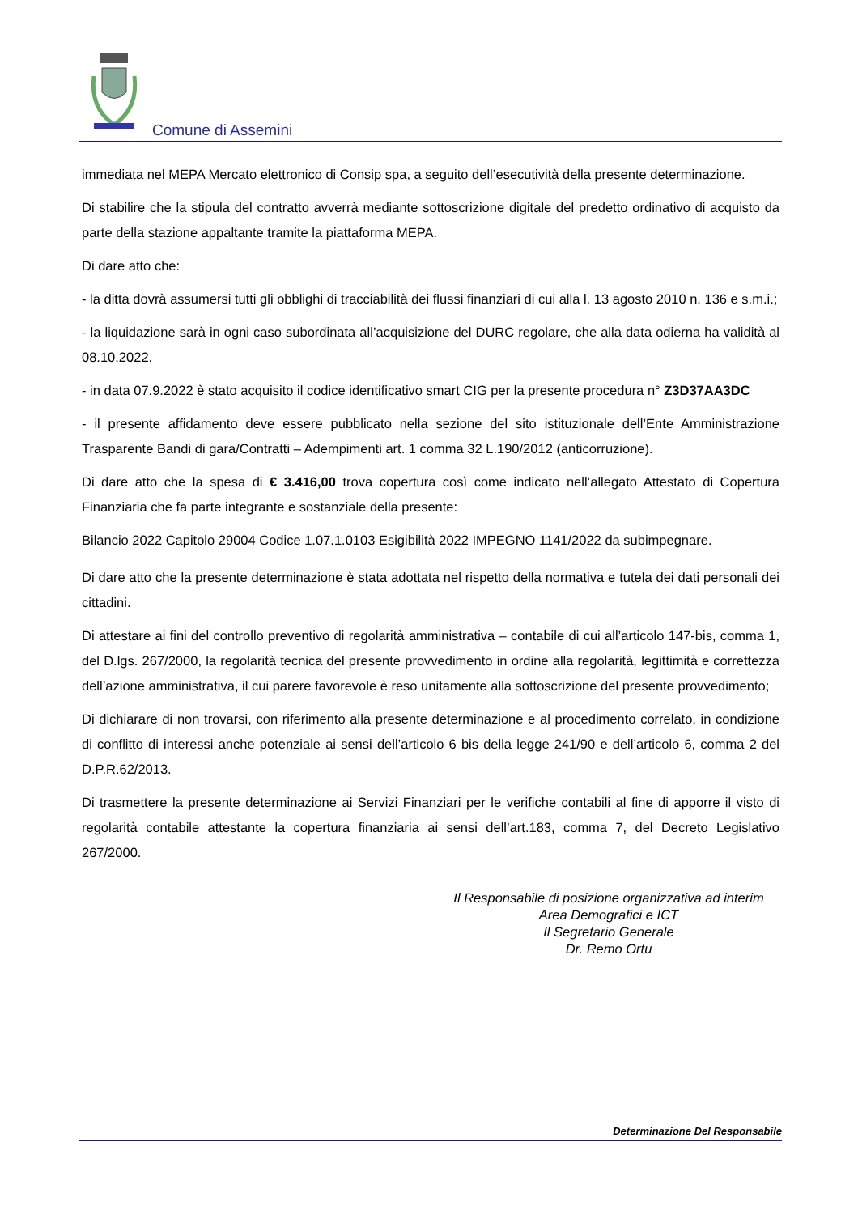Comune di Assemini
immediata nel MEPA Mercato elettronico di Consip spa, a seguito dell’esecutività della presente determinazione.
Di stabilire che la stipula del contratto avverrà mediante sottoscrizione digitale del predetto ordinativo di acquisto da parte della stazione appaltante tramite la piattaforma MEPA.
Di dare atto che:
- la ditta dovrà assumersi tutti gli obblighi di tracciabilità dei flussi finanziari di cui alla l. 13 agosto 2010 n. 136 e s.m.i.;
- la liquidazione sarà in ogni caso subordinata all’acquisizione del DURC regolare, che alla data odierna ha validità al 08.10.2022.
- in data 07.9.2022 è stato acquisito il codice identificativo smart CIG per la presente procedura n° Z3D37AA3DC
- il presente affidamento deve essere pubblicato nella sezione del sito istituzionale dell’Ente Amministrazione Trasparente Bandi di gara/Contratti – Adempimenti art. 1 comma 32 L.190/2012 (anticorruzione).
Di dare atto che la spesa di € 3.416,00 trova copertura così come indicato nell’allegato Attestato di Copertura Finanziaria che fa parte integrante e sostanziale della presente:
Bilancio 2022 Capitolo 29004 Codice 1.07.1.0103 Esigibilità 2022 IMPEGNO 1141/2022 da subimpegnare.
Di dare atto che la presente determinazione è stata adottata nel rispetto della normativa e tutela dei dati personali dei cittadini.
Di attestare ai fini del controllo preventivo di regolarità amministrativa – contabile di cui all’articolo 147-bis, comma 1, del D.lgs. 267/2000, la regolarità tecnica del presente provvedimento in ordine alla regolarità, legittimità e correttezza dell’azione amministrativa, il cui parere favorevole è reso unitamente alla sottoscrizione del presente provvedimento;
Di dichiarare di non trovarsi, con riferimento alla presente determinazione e al procedimento correlato, in condizione di conflitto di interessi anche potenziale ai sensi dell’articolo 6 bis della legge 241/90 e dell’articolo 6, comma 2 del D.P.R.62/2013.
Di trasmettere la presente determinazione ai Servizi Finanziari per le verifiche contabili al fine di apporre il visto di regolarità contabile attestante la copertura finanziaria ai sensi dell’art.183, comma 7, del Decreto Legislativo 267/2000.
Il Responsabile di posizione organizzativa ad interim
Area Demografici e ICT
Il Segretario Generale
Dr. Remo Ortu
Determinazione Del Responsabile